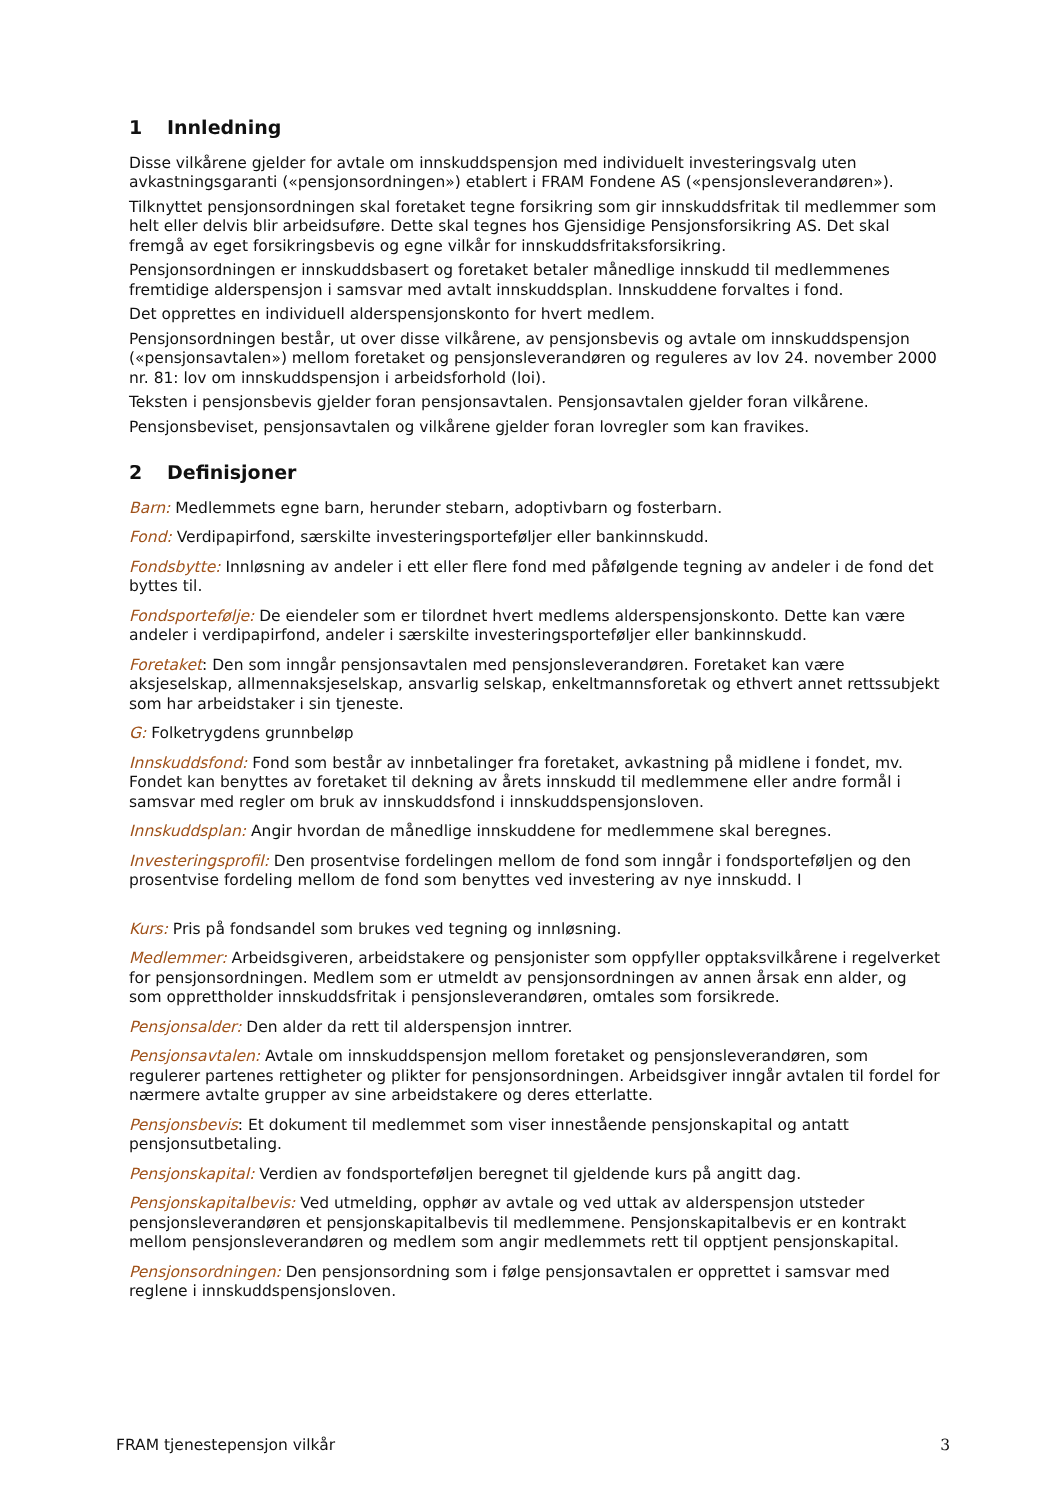1 Innledning
Disse vilkårene gjelder for avtale om innskuddspensjon med individuelt investeringsvalg uten avkastningsgaranti («pensjonsordningen») etablert i FRAM Fondene AS («pensjonsleverandøren»).
Tilknyttet pensjonsordningen skal foretaket tegne forsikring som gir innskuddsfritak til medlemmer som helt eller delvis blir arbeidsuføre. Dette skal tegnes hos Gjensidige Pensjonsforsikring AS. Det skal fremgå av eget forsikringsbevis og egne vilkår for innskuddsfritaksforsikring.
Pensjonsordningen er innskuddsbasert og foretaket betaler månedlige innskudd til medlemmenes fremtidige alderspensjon i samsvar med avtalt innskuddsplan. Innskuddene forvaltes i fond.
Det opprettes en individuell alderspensjonskonto for hvert medlem.
Pensjonsordningen består, ut over disse vilkårene, av pensjonsbevis og avtale om innskuddspensjon («pensjonsavtalen») mellom foretaket og pensjonsleverandøren og reguleres av lov 24. november 2000 nr. 81: lov om innskuddspensjon i arbeidsforhold (loi).
Teksten i pensjonsbevis gjelder foran pensjonsavtalen. Pensjonsavtalen gjelder foran vilkårene.
Pensjonsbeviset, pensjonsavtalen og vilkårene gjelder foran lovregler som kan fravikes.
2 Definisjoner
Barn: Medlemmets egne barn, herunder stebarn, adoptivbarn og fosterbarn.
Fond: Verdipapirfond, særskilte investeringsporteføljer eller bankinnskudd.
Fondsbytte: Innløsning av andeler i ett eller flere fond med påfølgende tegning av andeler i de fond det byttes til.
Fondsportefølje: De eiendeler som er tilordnet hvert medlems alderspensjonskonto. Dette kan være andeler i verdipapirfond, andeler i særskilte investeringsporteføljer eller bankinnskudd.
Foretaket: Den som inngår pensjonsavtalen med pensjonsleverandøren. Foretaket kan være aksjeselskap, allmennaksjeselskap, ansvarlig selskap, enkeltmannsforetak og ethvert annet rettssubjekt som har arbeidstaker i sin tjeneste.
G: Folketrygdens grunnbeløp
Innskuddsfond: Fond som består av innbetalinger fra foretaket, avkastning på midlene i fondet, mv. Fondet kan benyttes av foretaket til dekning av årets innskudd til medlemmene eller andre formål i samsvar med regler om bruk av innskuddsfond i innskuddspensjonsloven.
Innskuddsplan: Angir hvordan de månedlige innskuddene for medlemmene skal beregnes.
Investeringsprofil: Den prosentvise fordelingen mellom de fond som inngår i fondsporteføljen og den prosentvise fordeling mellom de fond som benyttes ved investering av nye innskudd. I
Kurs: Pris på fondsandel som brukes ved tegning og innløsning.
Medlemmer: Arbeidsgiveren, arbeidstakere og pensjonister som oppfyller opptaksvilkårene i regelverket for pensjonsordningen. Medlem som er utmeldt av pensjonsordningen av annen årsak enn alder, og som opprettholder innskuddsfritak i pensjonsleverandøren, omtales som forsikrede.
Pensjonsalder: Den alder da rett til alderspensjon inntrer.
Pensjonsavtalen: Avtale om innskuddspensjon mellom foretaket og pensjonsleverandøren, som regulerer partenes rettigheter og plikter for pensjonsordningen. Arbeidsgiver inngår avtalen til fordel for nærmere avtalte grupper av sine arbeidstakere og deres etterlatte.
Pensjonsbevis: Et dokument til medlemmet som viser innestående pensjonskapital og antatt pensjonsutbetaling.
Pensjonskapital: Verdien av fondsporteføljen beregnet til gjeldende kurs på angitt dag.
Pensjonskapitalbevis: Ved utmelding, opphør av avtale og ved uttak av alderspensjon utsteder pensjonsleverandøren et pensjonskapitalbevis til medlemmene. Pensjonskapitalbevis er en kontrakt mellom pensjonsleverandøren og medlem som angir medlemmets rett til opptjent pensjonskapital.
Pensjonsordningen: Den pensjonsordning som i følge pensjonsavtalen er opprettet i samsvar med reglene i innskuddspensjonsloven.
FRAM tjenestepensjon vilkår 3